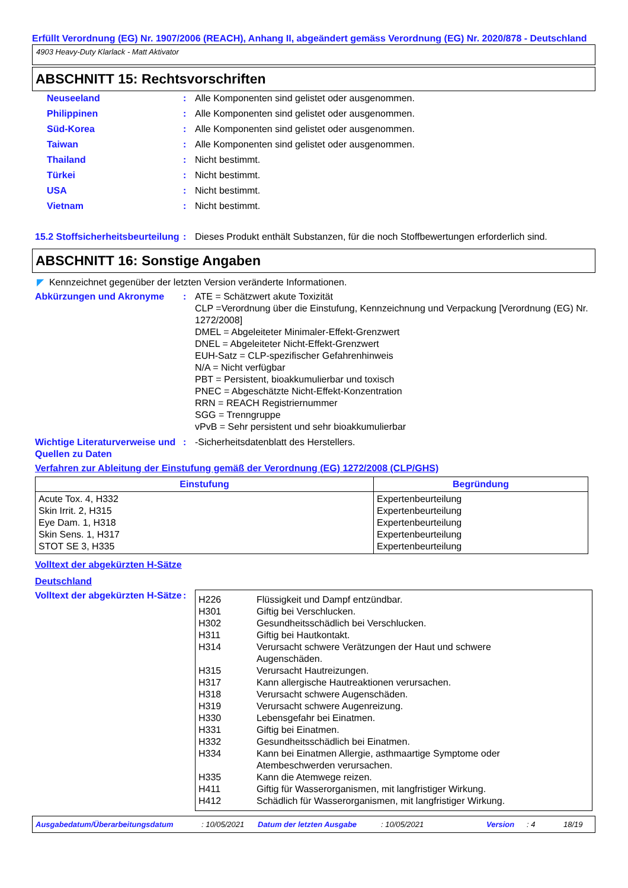Erfüllt Verordnung (EG) Nr. 1907/2006 (REACH), Anhang II, abgeändert gemäss Verordnung (EG) Nr. 2020/878 - Deutschland
4903 Heavy-Duty Klarlack - Matt Aktivator
ABSCHNITT 15: Rechtsvorschriften
Neuseeland : Alle Komponenten sind gelistet oder ausgenommen.
Philippinen : Alle Komponenten sind gelistet oder ausgenommen.
Süd-Korea : Alle Komponenten sind gelistet oder ausgenommen.
Taiwan : Alle Komponenten sind gelistet oder ausgenommen.
Thailand : Nicht bestimmt.
Türkei : Nicht bestimmt.
USA : Nicht bestimmt.
Vietnam : Nicht bestimmt.
15.2 Stoffsicherheitsbeurteilung
: Dieses Produkt enthält Substanzen, für die noch Stoffbewertungen erforderlich sind.
ABSCHNITT 16: Sonstige Angaben
◤ Kennzeichnet gegenüber der letzten Version veränderte Informationen.
Abkürzungen und Akronyme : ATE = Schätzwert akute Toxizität
CLP =Verordnung über die Einstufung, Kennzeichnung und Verpackung [Verordnung (EG) Nr. 1272/2008]
DMEL = Abgeleiteter Minimaler-Effekt-Grenzwert
DNEL = Abgeleiteter Nicht-Effekt-Grenzwert
EUH-Satz = CLP-spezifischer Gefahrenhinweis
N/A = Nicht verfügbar
PBT = Persistent, bioakkumulierbar und toxisch
PNEC = Abgeschätzte Nicht-Effekt-Konzentration
RRN = REACH Registriernummer
SGG = Trenngruppe
vPvB = Sehr persistent und sehr bioakkumulierbar
Wichtige Literaturverweise und Quellen zu Daten
: -Sicherheitsdatenblatt des Herstellers.
Verfahren zur Ableitung der Einstufung gemäß der Verordnung (EG) 1272/2008 (CLP/GHS)
| Einstufung | Begründung |
| --- | --- |
| Acute Tox. 4, H332 Skin Irrit. 2, H315 Eye Dam. 1, H318 Skin Sens. 1, H317 STOT SE 3, H335 | Expertenbeurteilung Expertenbeurteilung Expertenbeurteilung Expertenbeurteilung Expertenbeurteilung |
Volltext der abgekürzten H-Sätze
Deutschland
Volltext der abgekürzten H-Sätze
:
| H226 | Flüssigkeit und Dampf entzündbar. |
| H301 | Giftig bei Verschlucken. |
| H302 | Gesundheitsschädlich bei Verschlucken. |
| H311 | Giftig bei Hautkontakt. |
| H314 | Verursacht schwere Verätzungen der Haut und schwere Augenschäden. |
| H315 | Verursacht Hautreizungen. |
| H317 | Kann allergische Hautreaktionen verursachen. |
| H318 | Verursacht schwere Augenschäden. |
| H319 | Verursacht schwere Augenreizung. |
| H330 | Lebensgefahr bei Einatmen. |
| H331 | Giftig bei Einatmen. |
| H332 | Gesundheitsschädlich bei Einatmen. |
| H334 | Kann bei Einatmen Allergie, asthmaartige Symptome oder Atembeschwerden verursachen. |
| H335 | Kann die Atemwege reizen. |
| H411 | Giftig für Wasserorganismen, mit langfristiger Wirkung. |
| H412 | Schädlich für Wasserorganismen, mit langfristiger Wirkung. |
Ausgabedatum/Überarbeitungsdatum: 10/05/2021 Datum der letzten Ausgabe: 10/05/2021 Version: 4 18/19